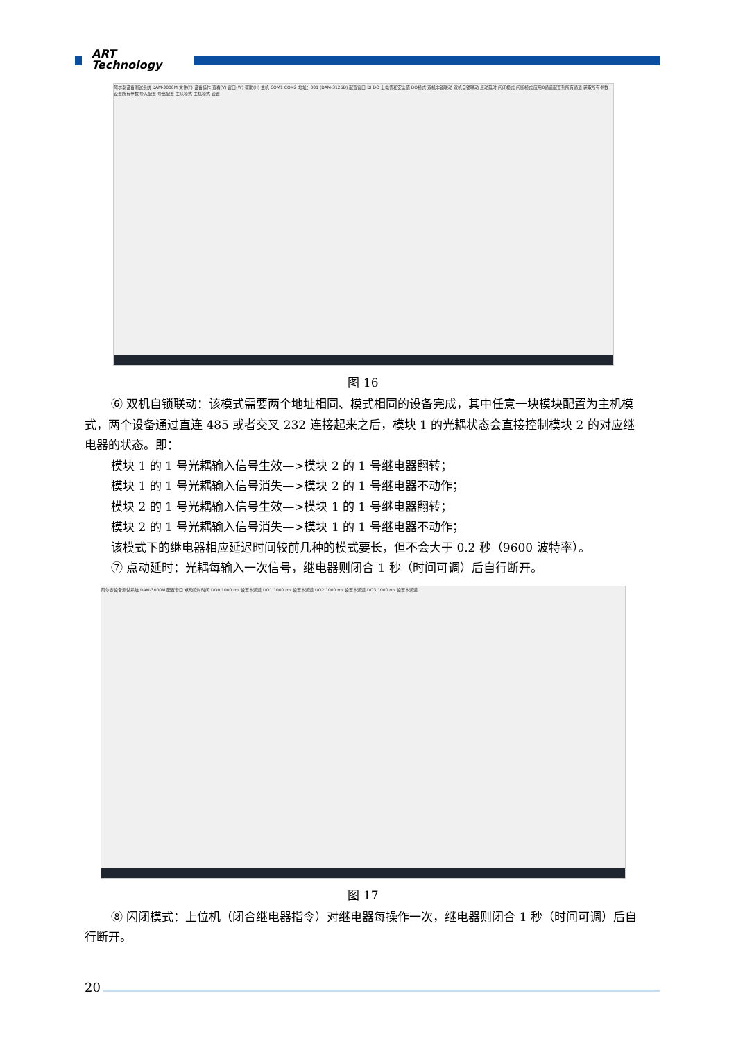ART
Technology
阿尔泰设备测试系统 DAM-3000M 文件(F) 设备操作 查看(V) 窗口(W) 帮助(H) 主机 COM1 COM2 地址：001 (DAM-3125D) 配置窗口 DI DO 上电值和安全值 DO模式 双机非锁联动 双机自锁联动 点动延时 闪闭模式 闪断模式 应用0通道配置到所有通道 获取所有参数 设置所有参数 导入配置 导出配置 主从模式 主机模式 设置
图 16
⑥ 双机自锁联动：该模式需要两个地址相同、模式相同的设备完成，其中任意一块模块配置为主机模式，两个设备通过直连 485 或者交叉 232 连接起来之后，模块 1 的光耦状态会直接控制模块 2 的对应继电器的状态。即：
模块 1 的 1 号光耦输入信号生效—>模块 2 的 1 号继电器翻转；
模块 1 的 1 号光耦输入信号消失—>模块 2 的 1 号继电器不动作；
模块 2 的 1 号光耦输入信号生效—>模块 1 的 1 号继电器翻转；
模块 2 的 1 号光耦输入信号消失—>模块 1 的 1 号继电器不动作；
该模式下的继电器相应延迟时间较前几种的模式要长，但不会大于 0.2 秒（9600 波特率）。
⑦ 点动延时：光耦每输入一次信号，继电器则闭合 1 秒（时间可调）后自行断开。
阿尔泰设备测试系统 DAM-3000M 配置窗口 点动延时时间 DO0 1000 ms 设置本通道 DO1 1000 ms 设置本通道 DO2 1000 ms 设置本通道 DO3 1000 ms 设置本通道
图 17
⑧ 闪闭模式：上位机（闭合继电器指令）对继电器每操作一次，继电器则闭合 1 秒（时间可调）后自行断开。
20